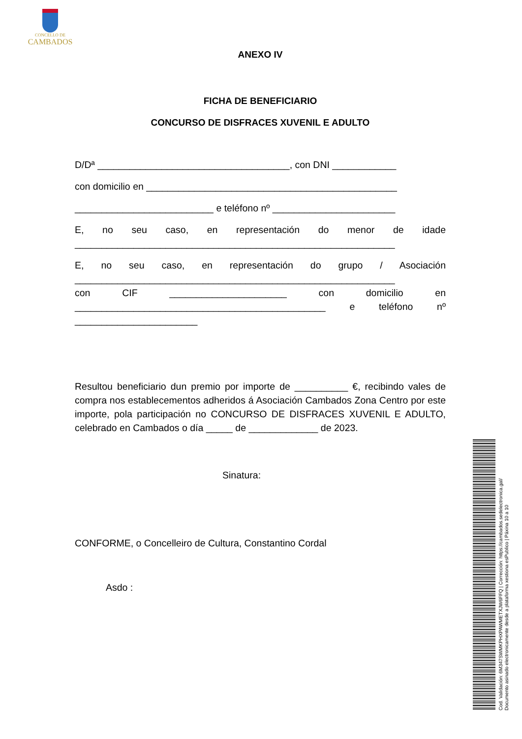CONCELLO DE
CAMBADOS
ANEXO IV
FICHA DE BENEFICIARIO
CONCURSO DE DISFRACES XUVENIL E ADULTO
D/Dª ____________________________________, con DNI ____________
con domicilio en _______________________________________________
__________________________ e teléfono nº _______________________
E, no seu caso, en representación do menor de idade
____________________________________________________________
E, no seu caso, en representación do grupo / Asociación
____________________________________________________________
con CIF ______________________ con domicilio en
_______________________________________________ e teléfono nº
_______________________
Resultou beneficiario dun premio por importe de __________ €, recibindo vales de compra nos establecementos adheridos á Asociación Cambados Zona Centro por este importe, pola participación no CONCURSO DE DISFRACES XUVENIL E ADULTO, celebrado en Cambados o día _____ de _____________ de 2023.
Sinatura:
CONFORME, o Concelleiro de Cultura, Constantino Cordal
Asdo :
Cod. Validación: 6M347SWMKPHXPAWMETXJW6FFQ | Corrección: https://cambados.sedelectronica.gal/
Documento asinado electronicamente desde a plataforma xestiona esPublico | Páxina 10 a 10